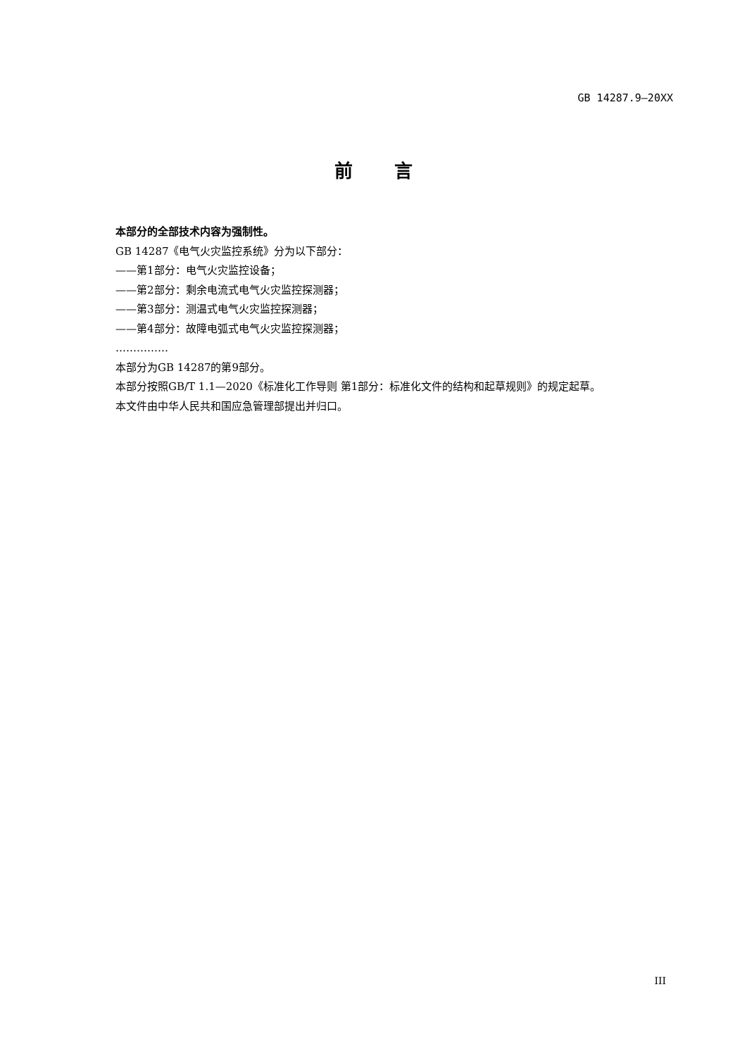GB 14287.9—20XX
前 言
本部分的全部技术内容为强制性。
GB 14287《电气火灾监控系统》分为以下部分：
——第1部分：电气火灾监控设备；
——第2部分：剩余电流式电气火灾监控探测器；
——第3部分：测温式电气火灾监控探测器；
——第4部分：故障电弧式电气火灾监控探测器；
……………
本部分为GB 14287的第9部分。
本部分按照GB/T 1.1—2020《标准化工作导则 第1部分：标准化文件的结构和起草规则》的规定起草。
本文件由中华人民共和国应急管理部提出并归口。
III